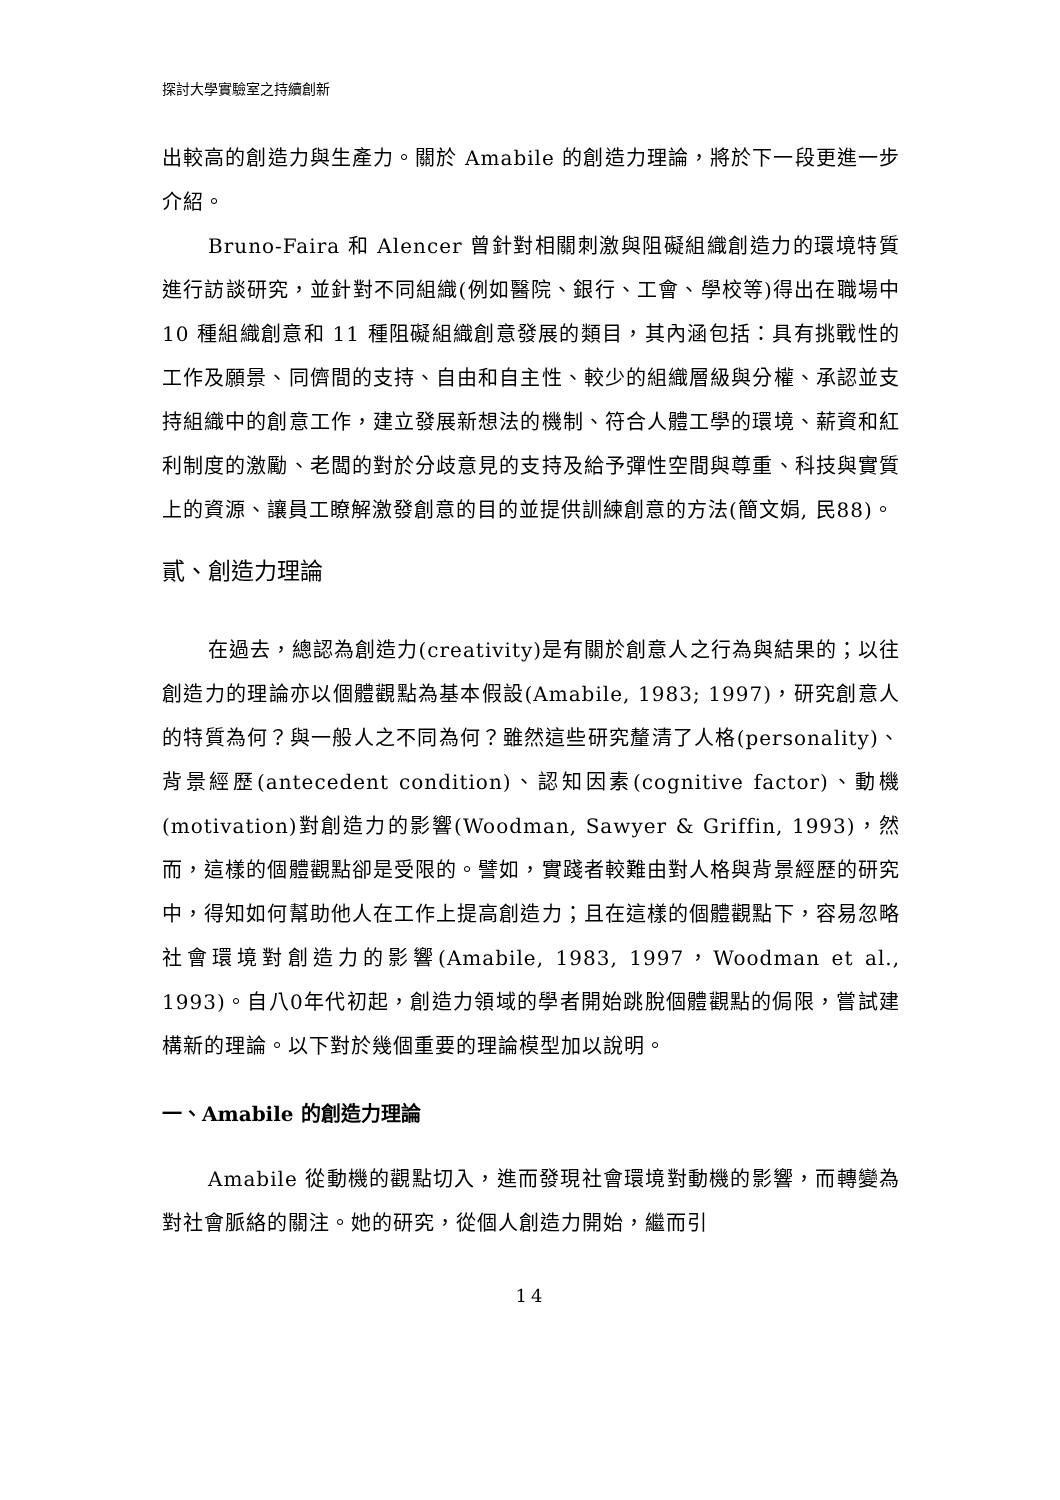探討大學實驗室之持續創新
出較高的創造力與生產力。關於 Amabile 的創造力理論，將於下一段更進一步介紹。
Bruno-Faira 和 Alencer 曾針對相關刺激與阻礙組織創造力的環境特質進行訪談研究，並針對不同組織(例如醫院、銀行、工會、學校等)得出在職場中 10 種組織創意和 11 種阻礙組織創意發展的類目，其內涵包括：具有挑戰性的工作及願景、同儕間的支持、自由和自主性、較少的組織層級與分權、承認並支持組織中的創意工作，建立發展新想法的機制、符合人體工學的環境、薪資和紅利制度的激勵、老闆的對於分歧意見的支持及給予彈性空間與尊重、科技與實質上的資源、讓員工瞭解激發創意的目的並提供訓練創意的方法(簡文娟, 民88)。
貳、創造力理論
在過去，總認為創造力(creativity)是有關於創意人之行為與結果的；以往創造力的理論亦以個體觀點為基本假設(Amabile, 1983; 1997)，研究創意人的特質為何？與一般人之不同為何？雖然這些研究釐清了人格(personality)、背景經歷(antecedent condition)、認知因素(cognitive factor)、動機(motivation)對創造力的影響(Woodman, Sawyer & Griffin, 1993)，然而，這樣的個體觀點卻是受限的。譬如，實踐者較難由對人格與背景經歷的研究中，得知如何幫助他人在工作上提高創造力；且在這樣的個體觀點下，容易忽略社會環境對創造力的影響(Amabile, 1983, 1997，Woodman et al., 1993)。自八0年代初起，創造力領域的學者開始跳脫個體觀點的侷限，嘗試建構新的理論。以下對於幾個重要的理論模型加以說明。
一、Amabile 的創造力理論
Amabile 從動機的觀點切入，進而發現社會環境對動機的影響，而轉變為對社會脈絡的關注。她的研究，從個人創造力開始，繼而引
14